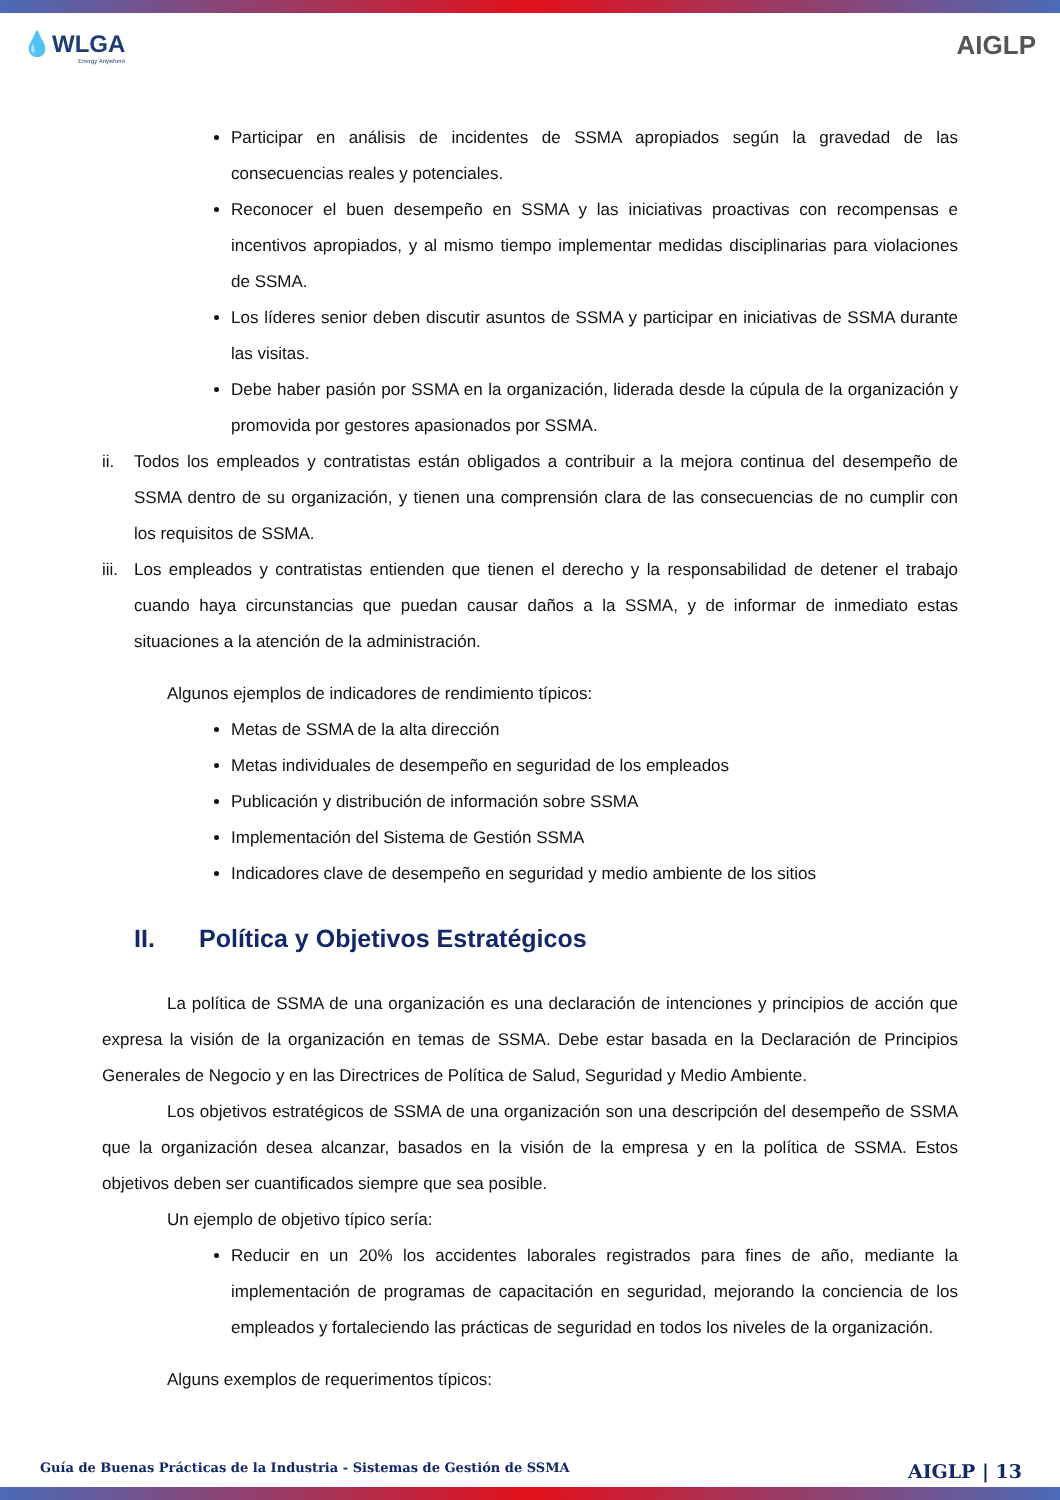💧WLGA
Energy Anywhere
AIGLP
Participar en análisis de incidentes de SSMA apropiados según la gravedad de las consecuencias reales y potenciales.
Reconocer el buen desempeño en SSMA y las iniciativas proactivas con recompensas e incentivos apropiados, y al mismo tiempo implementar medidas disciplinarias para violaciones de SSMA.
Los líderes senior deben discutir asuntos de SSMA y participar en iniciativas de SSMA durante las visitas.
Debe haber pasión por SSMA en la organización, liderada desde la cúpula de la organización y promovida por gestores apasionados por SSMA.
ii. Todos los empleados y contratistas están obligados a contribuir a la mejora continua del desempeño de SSMA dentro de su organización, y tienen una comprensión clara de las consecuencias de no cumplir con los requisitos de SSMA.
iii.
Los empleados y contratistas entienden que tienen el derecho y la responsabilidad de detener el trabajo cuando haya circunstancias que puedan causar daños a la SSMA, y de informar de inmediato estas situaciones a la atención de la administración.
Algunos ejemplos de indicadores de rendimiento típicos:
Metas de SSMA de la alta dirección
Metas individuales de desempeño en seguridad de los empleados
Publicación y distribución de información sobre SSMA
Implementación del Sistema de Gestión SSMA
Indicadores clave de desempeño en seguridad y medio ambiente de los sitios
II. Política y Objetivos Estratégicos
La política de SSMA de una organización es una declaración de intenciones y principios de acción que expresa la visión de la organización en temas de SSMA. Debe estar basada en la Declaración de Principios Generales de Negocio y en las Directrices de Política de Salud, Seguridad y Medio Ambiente.
Los objetivos estratégicos de SSMA de una organización son una descripción del desempeño de SSMA que la organización desea alcanzar, basados en la visión de la empresa y en la política de SSMA. Estos objetivos deben ser cuantificados siempre que sea posible.
Un ejemplo de objetivo típico sería:
Reducir en un 20% los accidentes laborales registrados para fines de año, mediante la implementación de programas de capacitación en seguridad, mejorando la conciencia de los empleados y fortaleciendo las prácticas de seguridad en todos los niveles de la organización.
Alguns exemplos de requerimentos típicos:
Guía de Buenas Prácticas de la Industria - Sistemas de Gestión de SSMA AIGLP | 13